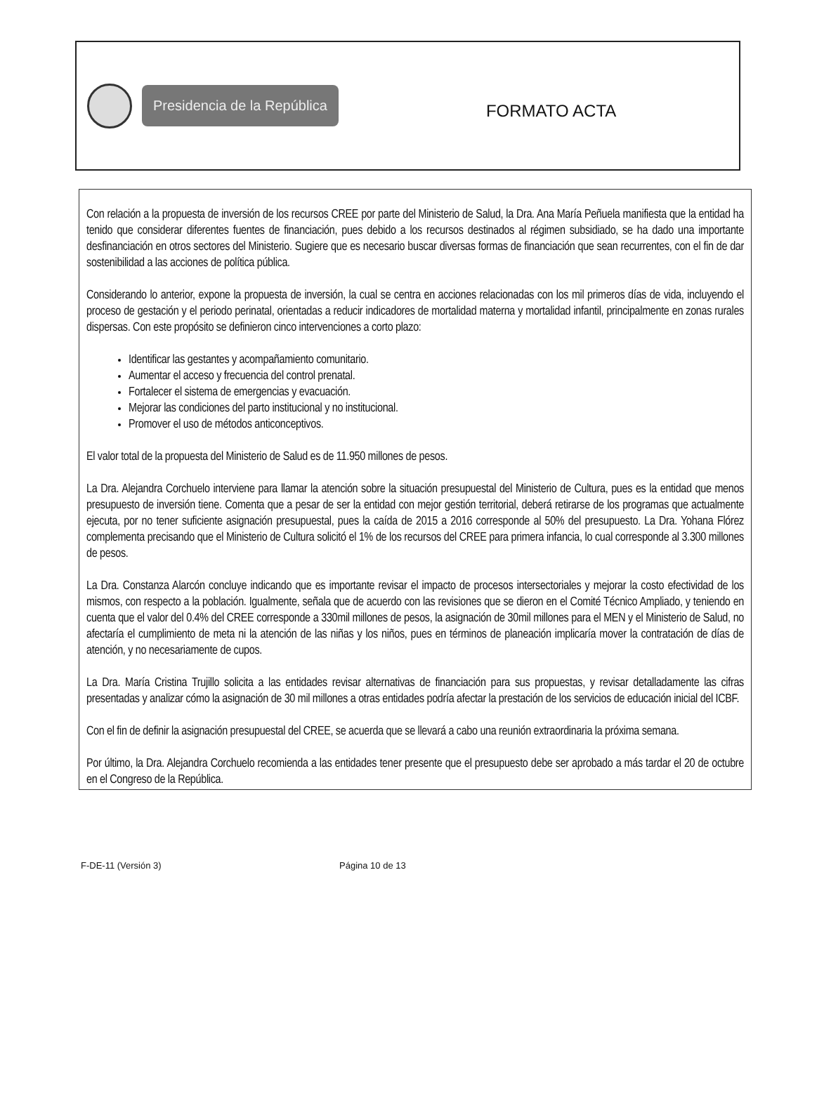Presidencia de la República
FORMATO ACTA
Con relación a la propuesta de inversión de los recursos CREE por parte del Ministerio de Salud, la Dra. Ana María Peñuela manifiesta que la entidad ha tenido que considerar diferentes fuentes de financiación, pues debido a los recursos destinados al régimen subsidiado, se ha dado una importante desfinanciación en otros sectores del Ministerio. Sugiere que es necesario buscar diversas formas de financiación que sean recurrentes, con el fin de dar sostenibilidad a las acciones de política pública.
Considerando lo anterior, expone la propuesta de inversión, la cual se centra en acciones relacionadas con los mil primeros días de vida, incluyendo el proceso de gestación y el periodo perinatal, orientadas a reducir indicadores de mortalidad materna y mortalidad infantil, principalmente en zonas rurales dispersas. Con este propósito se definieron cinco intervenciones a corto plazo:
Identificar las gestantes y acompañamiento comunitario.
Aumentar el acceso y frecuencia del control prenatal.
Fortalecer el sistema de emergencias y evacuación.
Mejorar las condiciones del parto institucional y no institucional.
Promover el uso de métodos anticonceptivos.
El valor total de la propuesta del Ministerio de Salud es de 11.950 millones de pesos.
La Dra. Alejandra Corchuelo interviene para llamar la atención sobre la situación presupuestal del Ministerio de Cultura, pues es la entidad que menos presupuesto de inversión tiene. Comenta que a pesar de ser la entidad con mejor gestión territorial, deberá retirarse de los programas que actualmente ejecuta, por no tener suficiente asignación presupuestal, pues la caída de 2015 a 2016 corresponde al 50% del presupuesto. La Dra. Yohana Flórez complementa precisando que el Ministerio de Cultura solicitó el 1% de los recursos del CREE para primera infancia, lo cual corresponde al 3.300 millones de pesos.
La Dra. Constanza Alarcón concluye indicando que es importante revisar el impacto de procesos intersectoriales y mejorar la costo efectividad de los mismos, con respecto a la población. Igualmente, señala que de acuerdo con las revisiones que se dieron en el Comité Técnico Ampliado, y teniendo en cuenta que el valor del 0.4% del CREE corresponde a 330mil millones de pesos, la asignación de 30mil millones para el MEN y el Ministerio de Salud, no afectaría el cumplimiento de meta ni la atención de las niñas y los niños, pues en términos de planeación implicaría mover la contratación de días de atención, y no necesariamente de cupos.
La Dra. María Cristina Trujillo solicita a las entidades revisar alternativas de financiación para sus propuestas, y revisar detalladamente las cifras presentadas y analizar cómo la asignación de 30 mil millones a otras entidades podría afectar la prestación de los servicios de educación inicial del ICBF.
Con el fin de definir la asignación presupuestal del CREE, se acuerda que se llevará a cabo una reunión extraordinaria la próxima semana.
Por último, la Dra. Alejandra Corchuelo recomienda a las entidades tener presente que el presupuesto debe ser aprobado a más tardar el 20 de octubre en el Congreso de la República.
F-DE-11 (Versión 3) Página 10 de 13